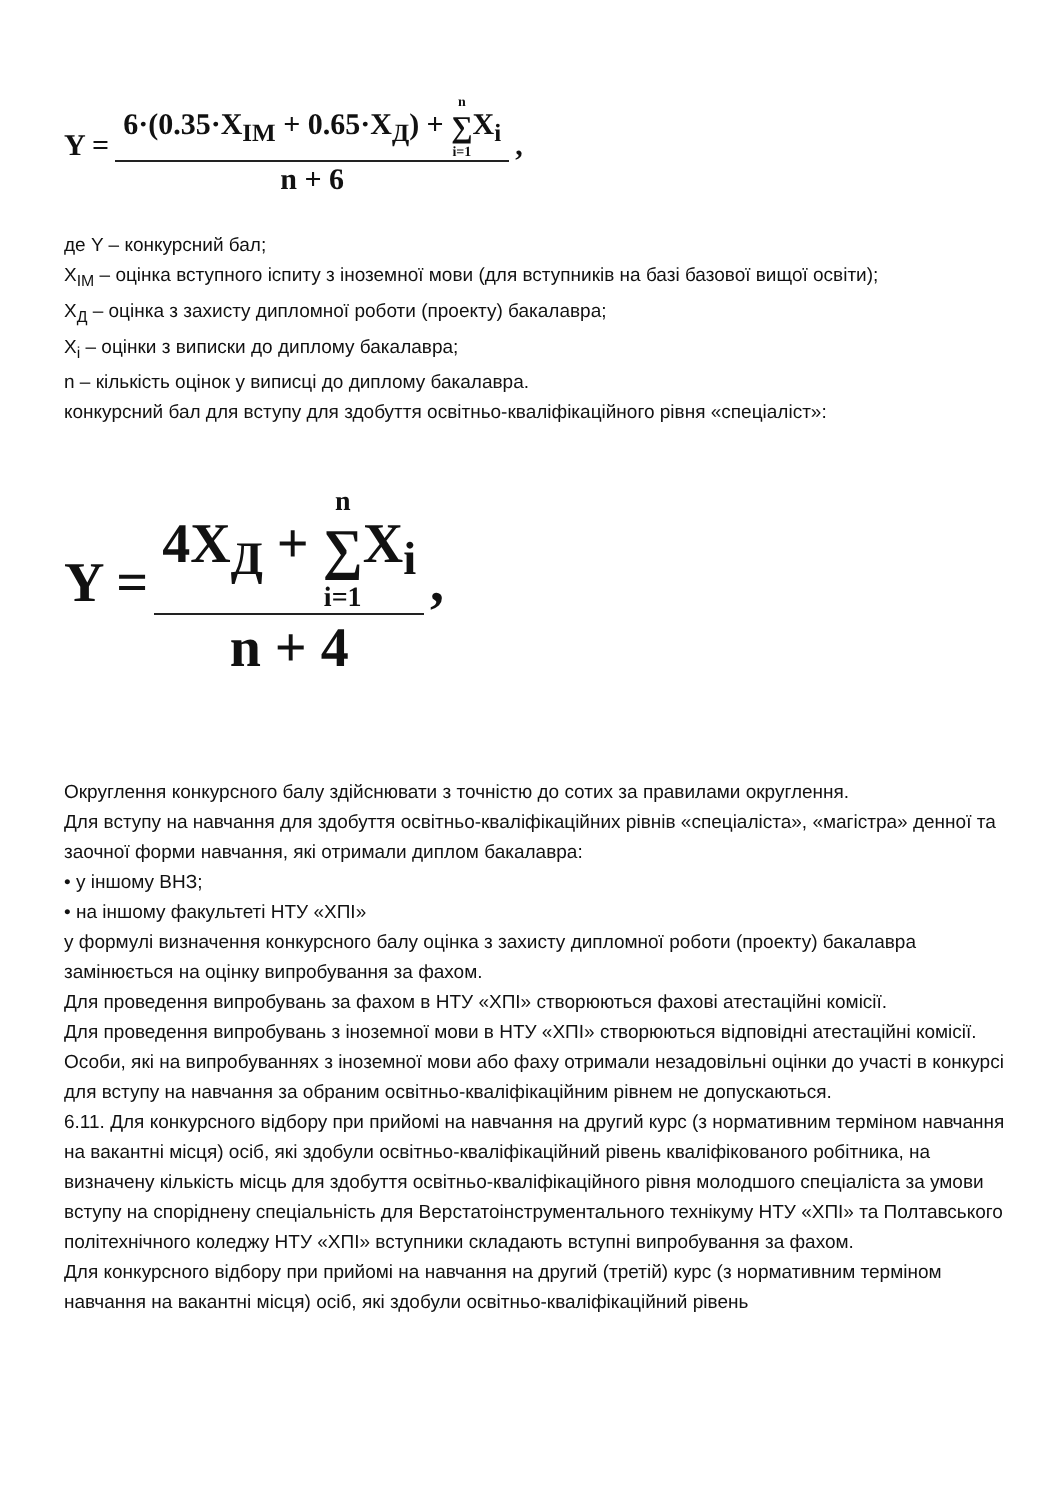Y = 6·(0.35·X<sub>IM</sub> + 0.65·X<sub>Д</sub>) + n ∑ i=1 X<sub>i</sub> n + 6,
де Y – конкурсний бал;
X<sub>IM</sub> – оцінка вступного іспиту з іноземної мови (для вступників на базі базової вищої освіти);
X<sub>Д</sub> – оцінка з захисту дипломної роботи (проекту) бакалавра;
X<sub>i</sub> – оцінки з виписки до диплому бакалавра;
n – кількість оцінок у виписці до диплому бакалавра.
конкурсний бал для вступу для здобуття освітньо-кваліфікаційного рівня «спеціаліст»:
Y = 4X<sub>Д</sub> + n ∑ i=1 X<sub>i</sub> n + 4,
Округлення конкурсного балу здійснювати з точністю до сотих за правилами округлення.
Для вступу на навчання для здобуття освітньо-кваліфікаційних рівнів «спеціаліста», «магістра» денної та заочної форми навчання, які отримали диплом бакалавра:
• у іншому ВНЗ;
• на іншому факультеті НТУ «ХПІ»
у формулі визначення конкурсного балу оцінка з захисту дипломної роботи (проекту) бакалавра замінюється на оцінку випробування за фахом.
Для проведення випробувань за фахом в НТУ «ХПІ» створюються фахові атестаційні комісії.
Для проведення випробувань з іноземної мови в НТУ «ХПІ» створюються відповідні атестаційні комісії.
Особи, які на випробуваннях з іноземної мови або фаху отримали незадовільні оцінки до участі в конкурсі для вступу на навчання за обраним освітньо-кваліфікаційним рівнем не допускаються.
6.11. Для конкурсного відбору при прийомі на навчання на другий курс (з нормативним терміном навчання на вакантні місця) осіб, які здобули освітньо-кваліфікаційний рівень кваліфікованого робітника, на визначену кількість місць для здобуття освітньо-кваліфікаційного рівня молодшого спеціаліста за умови вступу на споріднену спеціальність для Верстатоінструментального технікуму НТУ «ХПІ» та Полтавського політехнічного коледжу НТУ «ХПІ» вступники складають вступні випробування за фахом.
Для конкурсного відбору при прийомі на навчання на другий (третій) курс (з нормативним терміном навчання на вакантні місця) осіб, які здобули освітньо-кваліфікаційний рівень